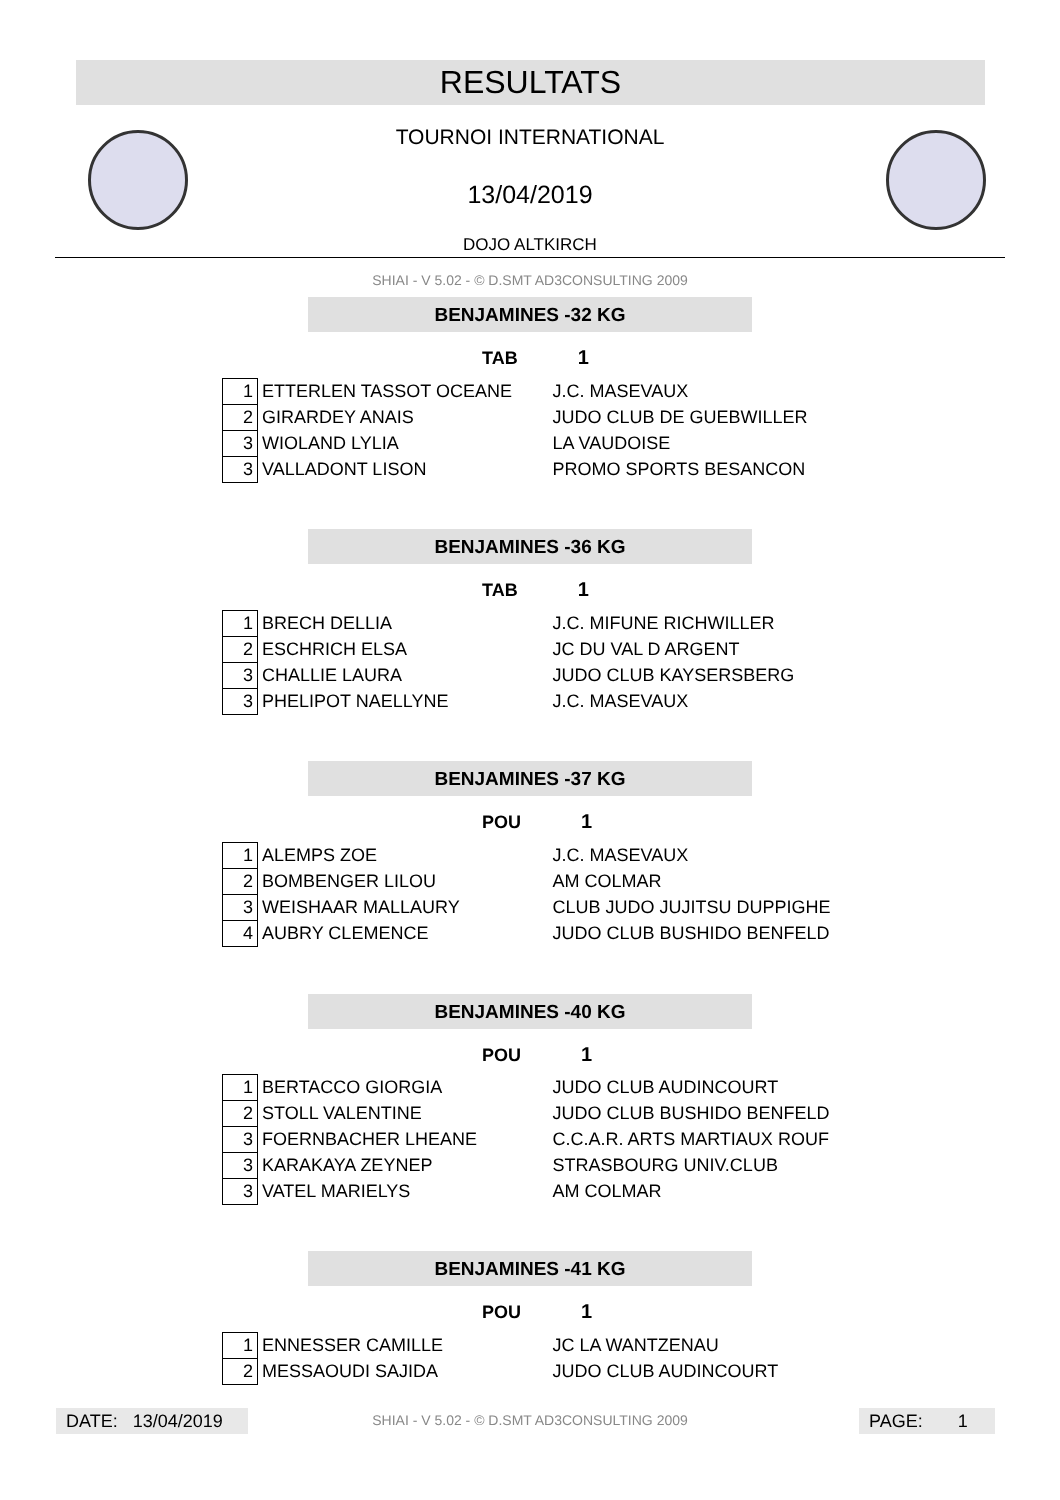RESULTATS
TOURNOI INTERNATIONAL
13/04/2019
DOJO ALTKIRCH
SHIAI - V 5.02 - © D.SMT AD3CONSULTING 2009
BENJAMINES -32 KG
TAB 1
| 1 | ETTERLEN TASSOT OCEANE | J.C. MASEVAUX |
| 2 | GIRARDEY ANAIS | JUDO CLUB DE GUEBWILLER |
| 3 | WIOLAND LYLIA | LA VAUDOISE |
| 3 | VALLADONT LISON | PROMO SPORTS BESANCON |
BENJAMINES -36 KG
TAB 1
| 1 | BRECH DELLIA | J.C. MIFUNE RICHWILLER |
| 2 | ESCHRICH ELSA | JC DU VAL D ARGENT |
| 3 | CHALLIE LAURA | JUDO CLUB KAYSERSBERG |
| 3 | PHELIPOT NAELLYNE | J.C. MASEVAUX |
BENJAMINES -37 KG
POU 1
| 1 | ALEMPS ZOE | J.C. MASEVAUX |
| 2 | BOMBENGER LILOU | AM COLMAR |
| 3 | WEISHAAR MALLAURY | CLUB JUDO JUJITSU DUPPIGHE |
| 4 | AUBRY CLEMENCE | JUDO CLUB BUSHIDO BENFELD |
BENJAMINES -40 KG
POU 1
| 1 | BERTACCO GIORGIA | JUDO CLUB AUDINCOURT |
| 2 | STOLL VALENTINE | JUDO CLUB BUSHIDO BENFELD |
| 3 | FOERNBACHER LHEANE | C.C.A.R. ARTS MARTIAUX ROUF |
| 3 | KARAKAYA ZEYNEP | STRASBOURG UNIV.CLUB |
| 3 | VATEL MARIELYS | AM COLMAR |
BENJAMINES -41 KG
POU 1
| 1 | ENNESSER CAMILLE | JC LA WANTZENAU |
| 2 | MESSAOUDI SAJIDA | JUDO CLUB AUDINCOURT |
DATE: 13/04/2019
SHIAI - V 5.02 - © D.SMT AD3CONSULTING 2009
PAGE: 1